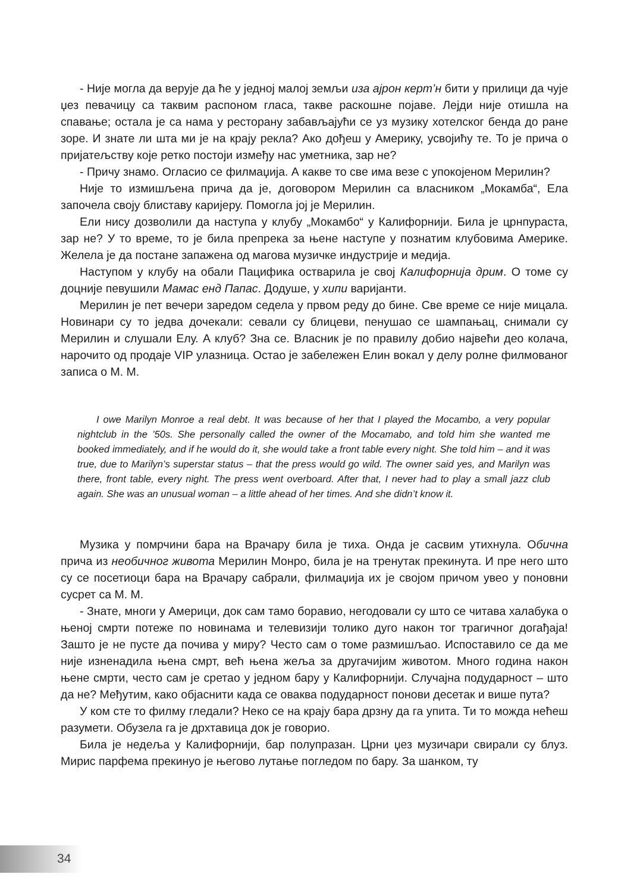- Није могла да верује да ће у једној малој земљи иза ајрон керт’н бити у прилици да чује џез певачицу са таквим распоном гласа, такве раскошне појаве. Лејди није отишла на спавање; остала је са нама у ресторану забављајући се уз музику хотелског бенда до ране зоре. И знате ли шта ми је на крају рекла? Ако дођеш у Америку, усвојићу те. То је прича о пријатељству које ретко постоји између нас уметника, зар не?
- Причу знамо. Огласио се филмаџија. А какве то све има везе с упокојеном Мерилин?
Није то измишљена прича да је, договором Мерилин са власником „Мокамба“, Ела започела своју блиставу каријеру. Помогла јој је Мерилин.
Ели нису дозволили да наступа у клубу „Мокамбо“ у Калифорнији. Била је црнпураста, зар не? У то време, то је била препрека за њене наступе у познатим клубовима Америке. Желела је да постане запажена од магова музичке индустрије и медија.
Наступом у клубу на обали Пацифика остварила је свој Калифорнија дрим. О томе су доцније певушили Мамас енд Папас. Додуше, у хипи варијанти.
Мерилин је пет вечери заредом седела у првом реду до бине. Све време се није мицала. Новинари су то једва дочекали: севали су блицеви, пенушао се шампањац, снимали су Мерилин и слушали Елу. А клуб? Зна се. Власник је по правилу добио највећи део колача, нарочито од продаје VIP улазница. Остао је забележен Елин вокал у делу ролне филмованог записа о М. М.
I owe Marilyn Monroe a real debt. It was because of her that I played the Mocambo, a very popular nightclub in the ’50s. She personally called the owner of the Mocamabo, and told him she wanted me booked immediately, and if he would do it, she would take a front table every night. She told him – and it was true, due to Marilyn’s superstar status – that the press would go wild. The owner said yes, and Marilyn was there, front table, every night. The press went overboard. After that, I never had to play a small jazz club again. She was an unusual woman – a little ahead of her times. And she didn’t know it.
Музика у помрчини бара на Врачару била је тиха. Онда је сасвим утихнула. Обична прича из необичног живота Мерилин Монро, била је на тренутак прекинута. И пре него што су се посетиоци бара на Врачару сабрали, филмаџија их је својом причом увео у поновни сусрет са М. М.
- Знате, многи у Америци, док сам тамо боравио, негодовали су што се читава халабука о њеној смрти потеже по новинама и телевизији толико дуго након тог трагичног догађаја! Зашто је не пусте да почива у миру? Често сам о томе размишљао. Испоставило се да ме није изненадила њена смрт, већ њена жеља за другачијим животом. Много година након њене смрти, често сам је сретао у једном бару у Калифорнији. Случајна подударност – што да не? Међутим, како објаснити када се оваква подударност понови десетак и више пута?
У ком сте то филму гледали? Неко се на крају бара дрзну да га упита. Ти то можда нећеш разумети. Обузела га је дрхтавица док је говорио.
Била је недеља у Калифорнији, бар полупразан. Црни џез музичари свирали су блуз. Мирис парфема прекинуо је његово лутање погледом по бару. За шанком, ту
34